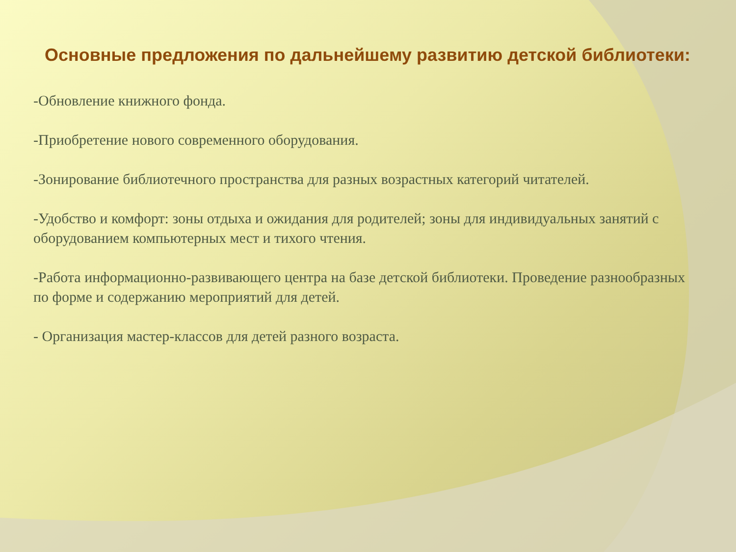Основные предложения по дальнейшему развитию детской библиотеки:
-Обновление книжного фонда.
-Приобретение нового современного оборудования.
-Зонирование библиотечного пространства для разных возрастных категорий читателей.
-Удобство и комфорт: зоны отдыха и ожидания для родителей; зоны для индивидуальных занятий с оборудованием компьютерных мест и тихого чтения.
-Работа информационно-развивающего центра на базе детской библиотеки. Проведение разнообразных по форме и содержанию мероприятий для детей.
- Организация мастер-классов для детей разного возраста.